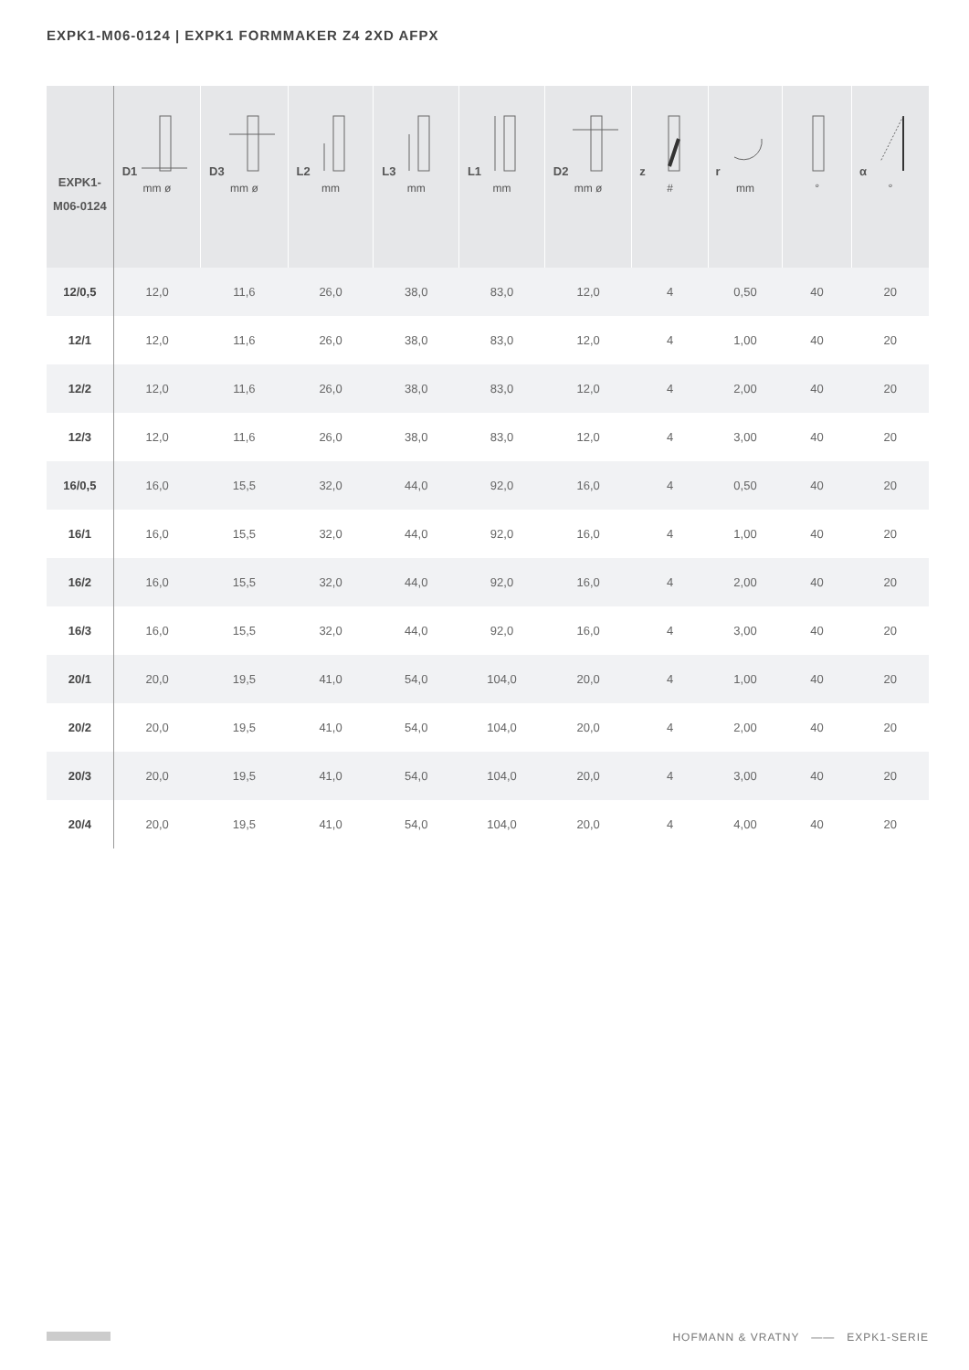EXPK1-M06-0124 | EXPK1 FORMMAKER Z4 2XD AFPX
| EXPK1- M06-0124 | D1 mm ø | D3 mm ø | L2 mm | L3 mm | L1 mm | D2 mm ø | z # | r mm | ° | α ° |
| --- | --- | --- | --- | --- | --- | --- | --- | --- | --- | --- |
| 12/0,5 | 12,0 | 11,6 | 26,0 | 38,0 | 83,0 | 12,0 | 4 | 0,50 | 40 | 20 |
| 12/1 | 12,0 | 11,6 | 26,0 | 38,0 | 83,0 | 12,0 | 4 | 1,00 | 40 | 20 |
| 12/2 | 12,0 | 11,6 | 26,0 | 38,0 | 83,0 | 12,0 | 4 | 2,00 | 40 | 20 |
| 12/3 | 12,0 | 11,6 | 26,0 | 38,0 | 83,0 | 12,0 | 4 | 3,00 | 40 | 20 |
| 16/0,5 | 16,0 | 15,5 | 32,0 | 44,0 | 92,0 | 16,0 | 4 | 0,50 | 40 | 20 |
| 16/1 | 16,0 | 15,5 | 32,0 | 44,0 | 92,0 | 16,0 | 4 | 1,00 | 40 | 20 |
| 16/2 | 16,0 | 15,5 | 32,0 | 44,0 | 92,0 | 16,0 | 4 | 2,00 | 40 | 20 |
| 16/3 | 16,0 | 15,5 | 32,0 | 44,0 | 92,0 | 16,0 | 4 | 3,00 | 40 | 20 |
| 20/1 | 20,0 | 19,5 | 41,0 | 54,0 | 104,0 | 20,0 | 4 | 1,00 | 40 | 20 |
| 20/2 | 20,0 | 19,5 | 41,0 | 54,0 | 104,0 | 20,0 | 4 | 2,00 | 40 | 20 |
| 20/3 | 20,0 | 19,5 | 41,0 | 54,0 | 104,0 | 20,0 | 4 | 3,00 | 40 | 20 |
| 20/4 | 20,0 | 19,5 | 41,0 | 54,0 | 104,0 | 20,0 | 4 | 4,00 | 40 | 20 |
HOFMANN & VRATNY —— EXPK1-SERIE